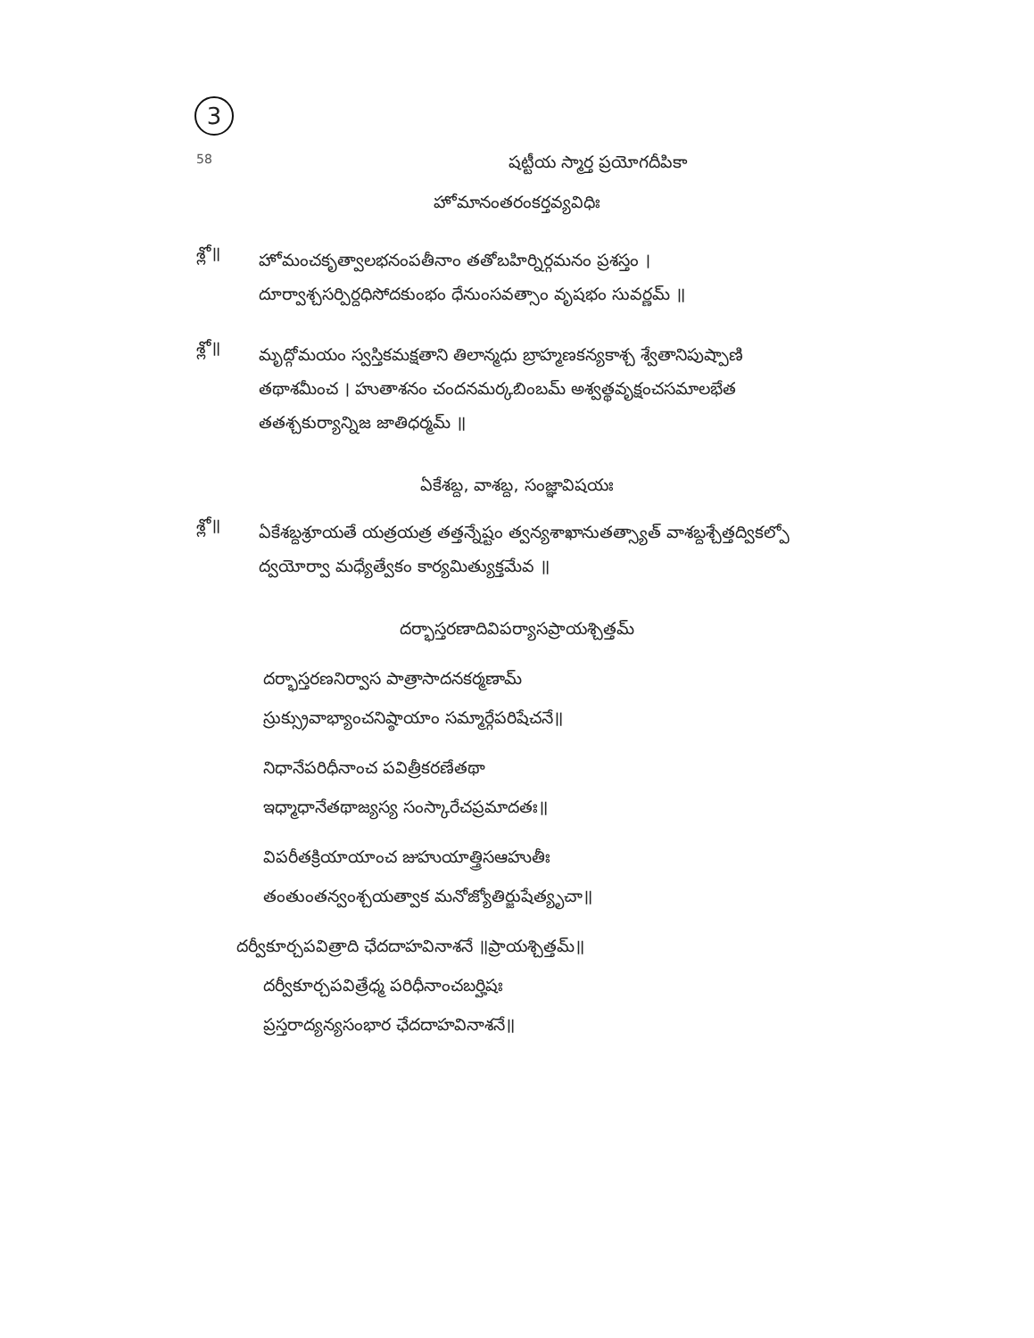3
58
షట్టీయ స్మార్త ప్రయోగదీపికా
హోమానంతరంకర్తవ్యవిధిః
శ్లో॥
హోమంచకృత్వాలభనంపతీనాం తతోబహిర్నిర్గమనం ప్రశస్తం । దూర్వాశ్చసర్పిర్దధిసోదకుంభం ధేనుంసవత్సాం వృషభం సువర్ణమ్ ॥
శ్లో॥
మృద్గోమయం స్వస్తికమక్షతాని తిలాన్మధు బ్రాహ్మణకన్యకాశ్చ శ్వేతానిపుష్పాణి తథాశమీంచ । హుతాశనం చందనమర్కబింబమ్ అశ్వత్థవృక్షంచసమాలభేత తతశ్చకుర్యాన్నిజ జాతిధర్మమ్ ॥
ఏకేశబ్ద, వాశబ్ద, సంజ్ఞావిషయః
శ్లో॥
ఏకేశబ్దశ్రూయతే యత్రయత్ర తత్తన్నేష్టం త్వన్యశాఖానుతత్స్యాత్ వాశబ్దశ్చేత్తద్వికల్పో ద్వయోర్వా మధ్యేత్వేకం కార్యమిత్యుక్తమేవ ॥
దర్భాస్తరణాదివిపర్యాసప్రాయశ్చిత్తమ్
దర్భాస్తరణనిర్వాస పాత్రాసాదనకర్మణామ్
స్రుక్స్రువాభ్యాంచనిష్ఠాయాం సమ్మార్గేపరిషేచనే॥
నిధానేపరిధీనాంచ పవిత్రీకరణేతథా
ఇధ్మాధానేతథాజ్యస్య సంస్కారేచప్రమాదతః॥
విపరీతక్రియాయాంచ జుహుయాత్త్రిసఆహుతీః
తంతుంతన్వంశ్చయత్వాక మనోజ్యోతిర్జుషేత్యృచా॥
దర్వీకూర్చపవిత్రాది ఛేదదాహవినాశనే ॥ప్రాయశ్చిత్తమ్॥
దర్వీకూర్చపవిత్రేధ్మ పరిధీనాంచబర్హిషః
ప్రస్తరాద్యన్యసంభార ఛేదదాహవినాశనే॥